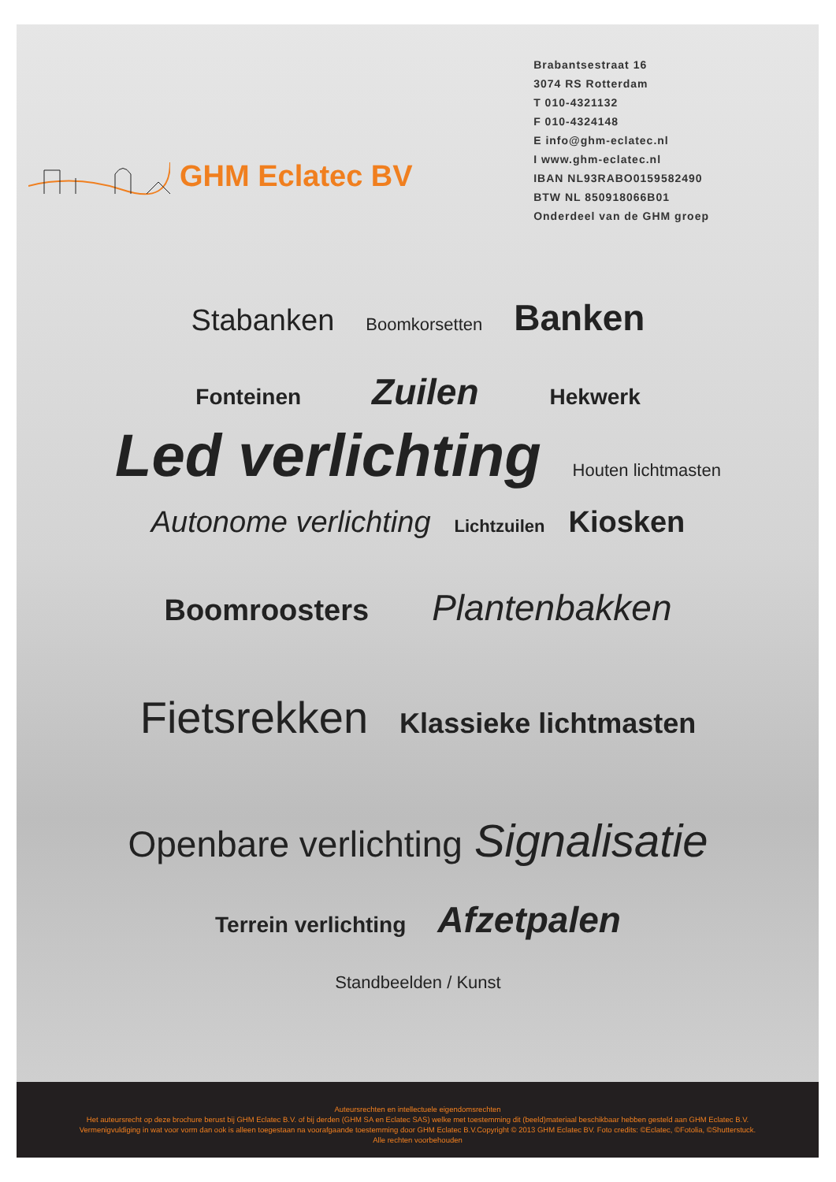GHM Eclatec BV
Brabantsestraat 16
3074 RS Rotterdam
T 010-4321132
F 010-4324148
E info@ghm-eclatec.nl
I www.ghm-eclatec.nl
IBAN NL93RABO0159582490
BTW NL 850918066B01
Onderdeel van de GHM groep
Stabanken Boomkorsetten Banken
Fonteinen Zuilen Hekwerk
Led verlichting Houten lichtmasten
Autonome verlichting Lichtzuilen Kiosken
Boomroosters Plantenbakken
Fietsrekken Klassieke lichtmasten
Openbare verlichting Signalisatie
Terrein verlichting Afzetpalen
Standbeelden / Kunst
Auteursrechten en intellectuele eigendomsrechten
Het auteursrecht op deze brochure berust bij GHM Eclatec B.V. of bij derden (GHM SA en Eclatec SAS) welke met toestemming dit (beeld)materiaal beschikbaar hebben gesteld aan GHM Eclatec B.V.
Vermenigvuldiging in wat voor vorm dan ook is alleen toegestaan na voorafgaande toestemming door GHM Eclatec B.V.Copyright © 2013 GHM Eclatec BV. Foto credits: ©Eclatec, ©Fotolia, ©Shutterstuck.
Alle rechten voorbehouden